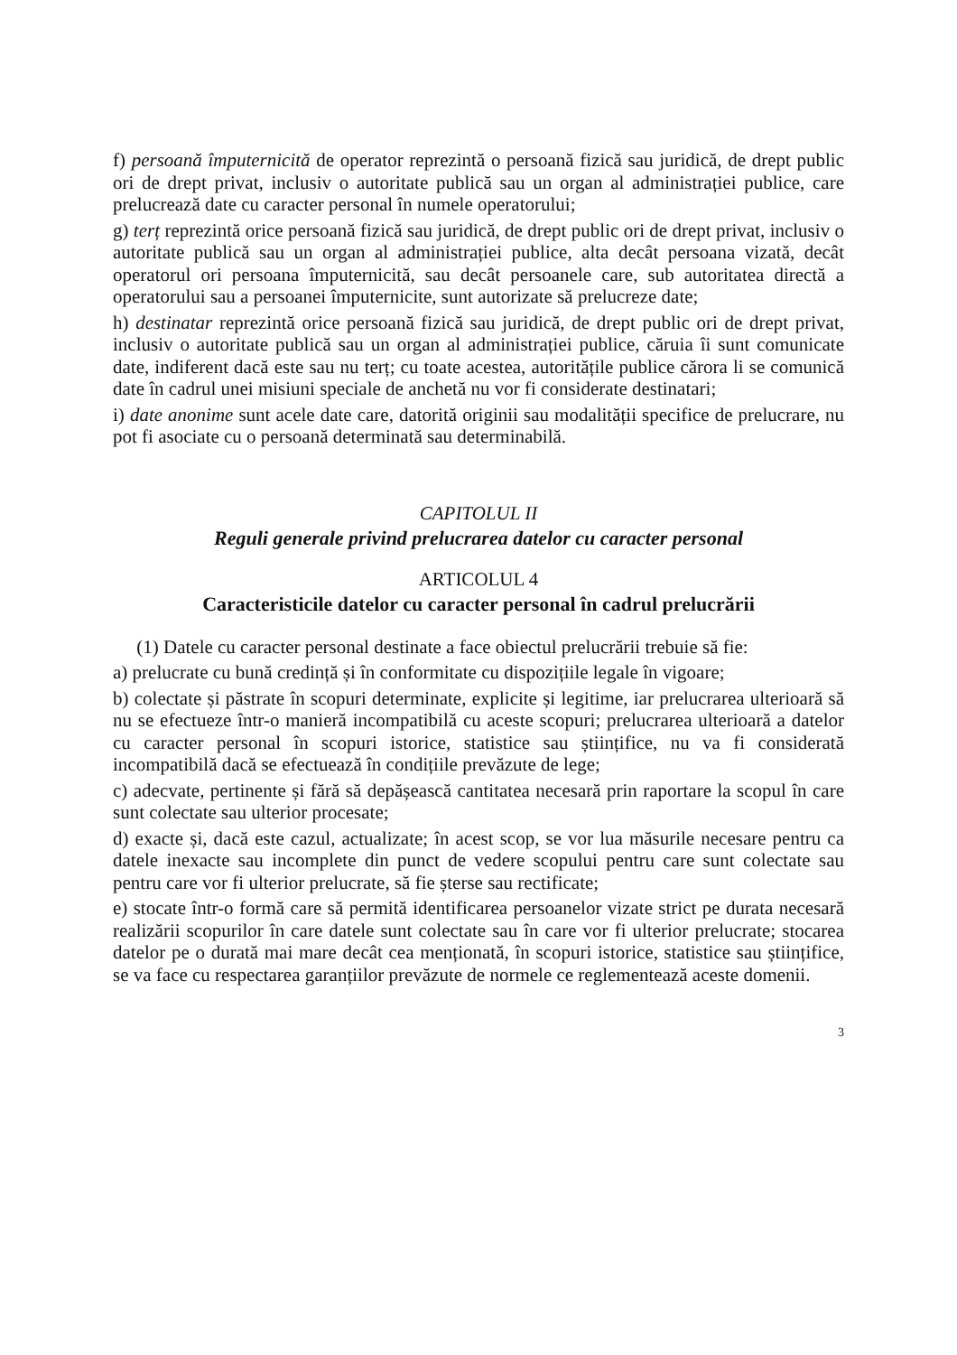f) persoană împuternicită de operator reprezintă o persoană fizică sau juridică, de drept public ori de drept privat, inclusiv o autoritate publică sau un organ al administrației publice, care prelucrează date cu caracter personal în numele operatorului;
g) terț reprezintă orice persoană fizică sau juridică, de drept public ori de drept privat, inclusiv o autoritate publică sau un organ al administrației publice, alta decât persoana vizată, decât operatorul ori persoana împuternicită, sau decât persoanele care, sub autoritatea directă a operatorului sau a persoanei împuternicite, sunt autorizate să prelucreze date;
h) destinatar reprezintă orice persoană fizică sau juridică, de drept public ori de drept privat, inclusiv o autoritate publică sau un organ al administrației publice, căruia îi sunt comunicate date, indiferent dacă este sau nu terț; cu toate acestea, autoritățile publice cărora li se comunică date în cadrul unei misiuni speciale de anchetă nu vor fi considerate destinatari;
i) date anonime sunt acele date care, datorită originii sau modalității specifice de prelucrare, nu pot fi asociate cu o persoană determinată sau determinabilă.
CAPITOLUL II
Reguli generale privind prelucrarea datelor cu caracter personal
ARTICOLUL 4
Caracteristicile datelor cu caracter personal în cadrul prelucrării
(1) Datele cu caracter personal destinate a face obiectul prelucrării trebuie să fie:
a) prelucrate cu bună credință și în conformitate cu dispozițiile legale în vigoare;
b) colectate și păstrate în scopuri determinate, explicite și legitime, iar prelucrarea ulterioară să nu se efectueze într-o manieră incompatibilă cu aceste scopuri; prelucrarea ulterioară a datelor cu caracter personal în scopuri istorice, statistice sau științifice, nu va fi considerată incompatibilă dacă se efectuează în condițiile prevăzute de lege;
c) adecvate, pertinente și fără să depășească cantitatea necesară prin raportare la scopul în care sunt colectate sau ulterior procesate;
d) exacte și, dacă este cazul, actualizate; în acest scop, se vor lua măsurile necesare pentru ca datele inexacte sau incomplete din punct de vedere scopului pentru care sunt colectate sau pentru care vor fi ulterior prelucrate, să fie șterse sau rectificate;
e) stocate într-o formă care să permită identificarea persoanelor vizate strict pe durata necesară realizării scopurilor în care datele sunt colectate sau în care vor fi ulterior prelucrate; stocarea datelor pe o durată mai mare decât cea menționată, în scopuri istorice, statistice sau științifice, se va face cu respectarea garanțiilor prevăzute de normele ce reglementează aceste domenii.
3